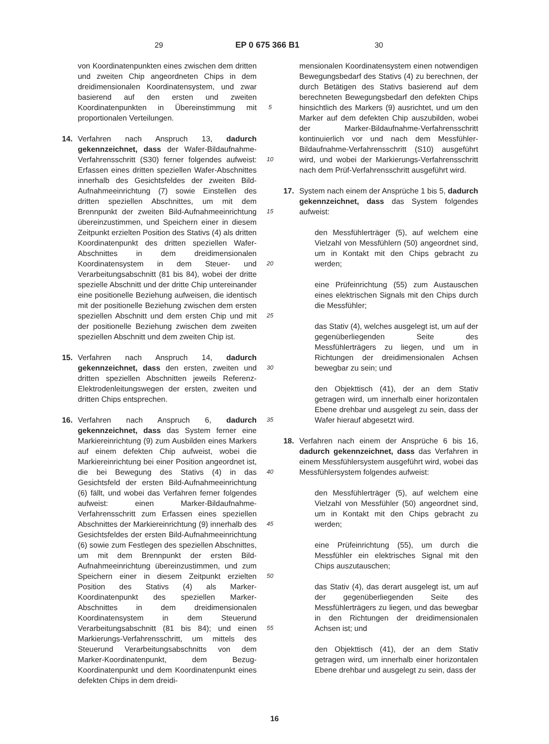29 EP 0 675 366 B1 30
von Koordinatenpunkten eines zwischen dem dritten und zweiten Chip angeordneten Chips in dem dreidimensionalen Koordinatensystem, und zwar basierend auf den ersten und zweiten Koordinatenpunkten in Übereinstimmung mit proportionalen Verteilungen.
14. Verfahren nach Anspruch 13, dadurch gekennzeichnet, dass der Wafer-Bildaufnahme-Verfahrensschritt (S30) ferner folgendes aufweist: Erfassen eines dritten speziellen Wafer-Abschnittes innerhalb des Gesichtsfeldes der zweiten Bild-Aufnahmeeinrichtung (7) sowie Einstellen des dritten speziellen Abschnittes, um mit dem Brennpunkt der zweiten Bild-Aufnahmeeinrichtung übereinzustimmen, und Speichern einer in diesem Zeitpunkt erzielten Position des Stativs (4) als dritten Koordinatenpunkt des dritten speziellen Wafer-Abschnittes in dem dreidimensionalen Koordinatensystem in dem Steuer- und Verarbeitungsabschnitt (81 bis 84), wobei der dritte spezielle Abschnitt und der dritte Chip untereinander eine positionelle Beziehung aufweisen, die identisch mit der positionelle Beziehung zwischen dem ersten speziellen Abschnitt und dem ersten Chip und mit der positionelle Beziehung zwischen dem zweiten speziellen Abschnitt und dem zweiten Chip ist.
15. Verfahren nach Anspruch 14, dadurch gekennzeichnet, dass den ersten, zweiten und dritten speziellen Abschnitten jeweils Referenz-Elektrodenleitungswegen der ersten, zweiten und dritten Chips entsprechen.
16. Verfahren nach Anspruch 6, dadurch gekennzeichnet, dass das System ferner eine Markiereinrichtung (9) zum Ausbilden eines Markers auf einem defekten Chip aufweist, wobei die Markiereinrichtung bei einer Position angeordnet ist, die bei Bewegung des Stativs (4) in das Gesichtsfeld der ersten Bild-Aufnahmeeinrichtung (6) fällt, und wobei das Verfahren ferner folgendes aufweist: einen Marker-Bildaufnahme-Verfahrensschritt zum Erfassen eines speziellen Abschnittes der Markiereinrichtung (9) innerhalb des Gesichtsfeldes der ersten Bild-Aufnahmeeinrichtung (6) sowie zum Festlegen des speziellen Abschnittes, um mit dem Brennpunkt der ersten Bild-Aufnahmeeinrichtung übereinzustimmen, und zum Speichern einer in diesem Zeitpunkt erzielten Position des Stativs (4) als Marker-Koordinatenpunkt des speziellen Marker-Abschnittes in dem dreidimensionalen Koordinatensystem in dem Steuerund Verarbeitungsabschnitt (81 bis 84); und einen Markierungs-Verfahrensschritt, um mittels des Steuerund Verarbeitungsabschnitts von dem Marker-Koordinatenpunkt, dem Bezug-Koordinatenpunkt und dem Koordinatenpunkt eines defekten Chips in dem dreidi-
5
10
15
20
25
30
35
40
45
50
55
mensionalen Koordinatensystem einen notwendigen Bewegungsbedarf des Stativs (4) zu berechnen, der durch Betätigen des Stativs basierend auf dem berechneten Bewegungsbedarf den defekten Chips hinsichtlich des Markers (9) ausrichtet, und um den Marker auf dem defekten Chip auszubilden, wobei der Marker-Bildaufnahme-Verfahrensschritt kontinuierlich vor und nach dem Messfühler-Bildaufnahme-Verfahrensschritt (S10) ausgeführt wird, und wobei der Markierungs-Verfahrensschritt nach dem Prüf-Verfahrensschritt ausgeführt wird.
17. System nach einem der Ansprüche 1 bis 5, dadurch gekennzeichnet, dass das System folgendes aufweist:
den Messfühlerträger (5), auf welchem eine Vielzahl von Messfühlern (50) angeordnet sind, um in Kontakt mit den Chips gebracht zu werden;
eine Prüfeinrichtung (55) zum Austauschen eines elektrischen Signals mit den Chips durch die Messfühler;
das Stativ (4), welches ausgelegt ist, um auf der gegenüberliegenden Seite des Messfühlerträgers zu liegen, und um in Richtungen der dreidimensionalen Achsen bewegbar zu sein; und
den Objekttisch (41), der an dem Stativ getragen wird, um innerhalb einer horizontalen Ebene drehbar und ausgelegt zu sein, dass der Wafer hierauf abgesetzt wird.
18. Verfahren nach einem der Ansprüche 6 bis 16, dadurch gekennzeichnet, dass das Verfahren in einem Messfühlersystem ausgeführt wird, wobei das Messfühlersystem folgendes aufweist:
den Messfühlerträger (5), auf welchem eine Vielzahl von Messfühler (50) angeordnet sind, um in Kontakt mit den Chips gebracht zu werden;
eine Prüfeinrichtung (55), um durch die Messfühler ein elektrisches Signal mit den Chips auszutauschen;
das Stativ (4), das derart ausgelegt ist, um auf der gegenüberliegenden Seite des Messfühlerträgers zu liegen, und das bewegbar in den Richtungen der dreidimensionalen Achsen ist; und
den Objekttisch (41), der an dem Stativ getragen wird, um innerhalb einer horizontalen Ebene drehbar und ausgelegt zu sein, dass der
16